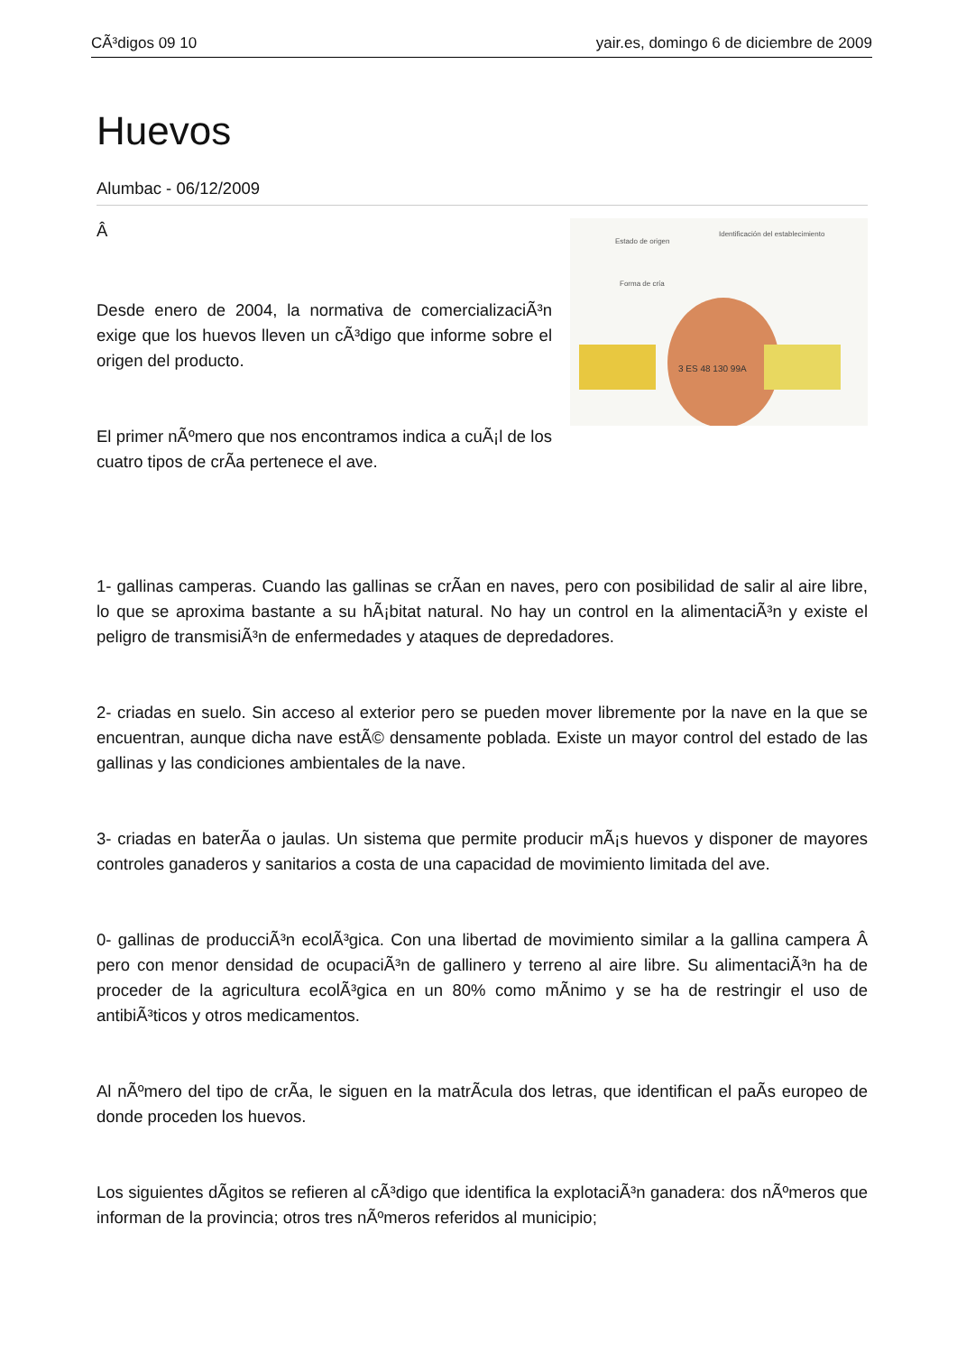CÃ³digos 09 10 yair.es, domingo 6 de diciembre de 2009
Huevos
Alumbac - 06/12/2009
Estado de origen
Identificación del establecimiento
Forma de cría
3 ES 48 130 99A
Â
Desde enero de 2004, la normativa de comercializaciÃ³n exige que los huevos lleven un cÃ³digo que informe sobre el origen del producto.
El primer nÃºmero que nos encontramos indica a cuÃ¡l de los cuatro tipos de crÃ­a pertenece el ave.
1- gallinas camperas. Cuando las gallinas se crÃ­an en naves, pero con posibilidad de salir al aire libre, lo que se aproxima bastante a su hÃ¡bitat natural. No hay un control en la alimentaciÃ³n y existe el peligro de transmisiÃ³n de enfermedades y ataques de depredadores.
2- criadas en suelo. Sin acceso al exterior pero se pueden mover libremente por la nave en la que se encuentran, aunque dicha nave estÃ© densamente poblada. Existe un mayor control del estado de las gallinas y las condiciones ambientales de la nave.
3- criadas en baterÃ­a o jaulas. Un sistema que permite producir mÃ¡s huevos y disponer de mayores controles ganaderos y sanitarios a costa de una capacidad de movimiento limitada del ave.
0- gallinas de producciÃ³n ecolÃ³gica. Con una libertad de movimiento similar a la gallina campera Â pero con menor densidad de ocupaciÃ³n de gallinero y terreno al aire libre. Su alimentaciÃ³n ha de proceder de la agricultura ecolÃ³gica en un 80% como mÃ­nimo y se ha de restringir el uso de antibiÃ³ticos y otros medicamentos.
Al nÃºmero del tipo de crÃ­a, le siguen en la matrÃ­cula dos letras, que identifican el paÃ­s europeo de donde proceden los huevos.
Los siguientes dÃ­gitos se refieren al cÃ³digo que identifica la explotaciÃ³n ganadera: dos nÃºmeros que informan de la provincia; otros tres nÃºmeros referidos al municipio;